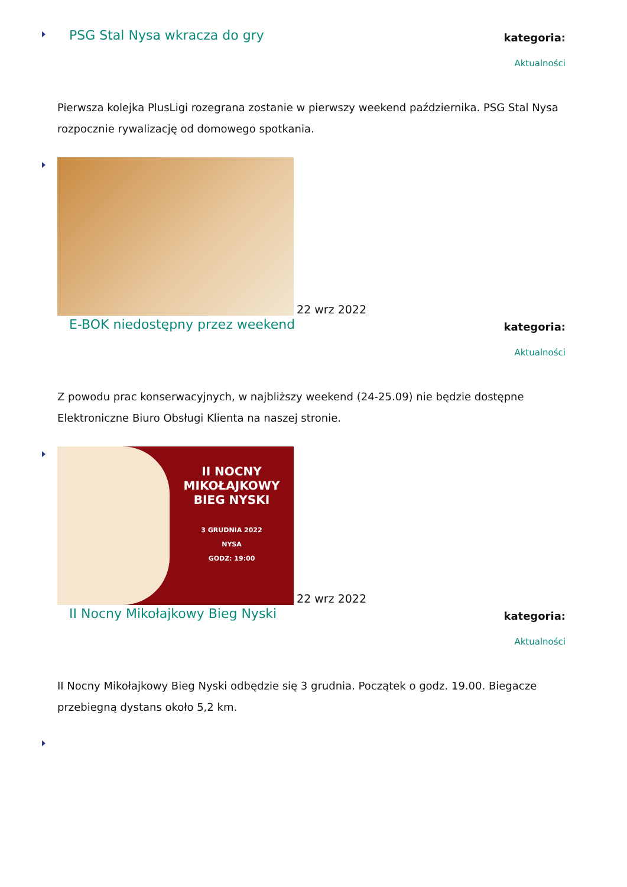PSG Stal Nysa wkracza do gry
kategoria:
Aktualności
Pierwsza kolejka PlusLigi rozegrana zostanie w pierwszy weekend października. PSG Stal Nysa rozpocznie rywalizację od domowego spotkania.
22 wrz 2022
E-BOK niedostępny przez weekend
kategoria:
Aktualności
Z powodu prac konserwacyjnych, w najbliższy weekend (24-25.09) nie będzie dostępne Elektroniczne Biuro Obsługi Klienta na naszej stronie.
II NOCNY MIKOŁAJKOWY BIEG NYSKI
3 GRUDNIA 2022
NYSA
GODZ: 19:00 22 wrz 2022
II Nocny Mikołajkowy Bieg Nyski
kategoria:
Aktualności
II Nocny Mikołajkowy Bieg Nyski odbędzie się 3 grudnia. Początek o godz. 19.00. Biegacze przebiegną dystans około 5,2 km.